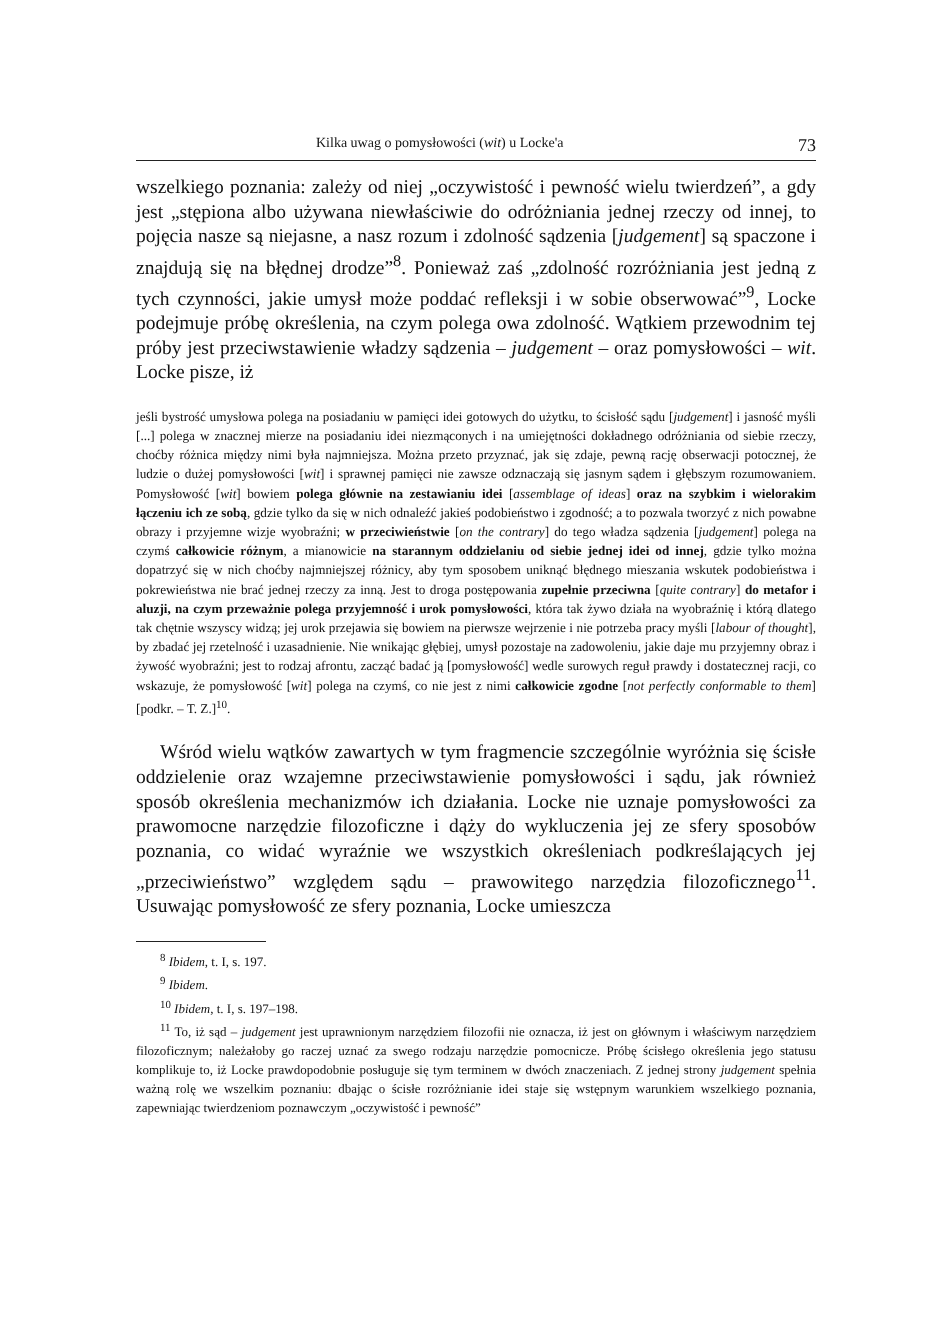Kilka uwag o pomysłowości (wit) u Locke'a 73
wszelkiego poznania: zależy od niej „oczywistość i pewność wielu twierdzeń”, a gdy jest „stępiona albo używana niewłaściwie do odróżniania jednej rzeczy od innej, to pojęcia nasze są niejasne, a nasz rozum i zdolność sądzenia [judgement] są spaczone i znajdują się na błędnej drodze”<sup>8</sup>. Ponieważ zaś „zdolność rozróżniania jest jedną z tych czynności, jakie umysł może poddać refleksji i w sobie obserwować”<sup>9</sup>, Locke podejmuje próbę określenia, na czym polega owa zdolność. Wątkiem przewodnim tej próby jest przeciwstawienie władzy sądzenia – judgement – oraz pomysłowości – wit. Locke pisze, iż
jeśli bystrość umysłowa polega na posiadaniu w pamięci idei gotowych do użytku, to ścisłość sądu [judgement] i jasność myśli [...] polega w znacznej mierze na posiadaniu idei niezmąconych i na umiejętności dokładnego odróżniania od siebie rzeczy, choćby różnica między nimi była najmniejsza. Można przeto przyznać, jak się zdaje, pewną rację obserwacji potocznej, że ludzie o dużej pomysłowości [wit] i sprawnej pamięci nie zawsze odznaczają się jasnym sądem i głębszym rozumowaniem. Pomysłowość [wit] bowiem polega głównie na zestawianiu idei [assemblage of ideas] oraz na szybkim i wielorakim łączeniu ich ze sobą, gdzie tylko da się w nich odnaleźć jakieś podobieństwo i zgodność; a to pozwala tworzyć z nich powabne obrazy i przyjemne wizje wyobraźni; w przeciwieństwie [on the contrary] do tego władza sądzenia [judgement] polega na czymś całkowicie różnym, a mianowicie na starannym oddzielaniu od siebie jednej idei od innej, gdzie tylko można dopatrzyć się w nich choćby najmniejszej różnicy, aby tym sposobem uniknąć błędnego mieszania wskutek podobieństwa i pokrewieństwa nie brać jednej rzeczy za inną. Jest to droga postępowania zupełnie przeciwna [quite contrary] do metafor i aluzji, na czym przeważnie polega przyjemność i urok pomysłowości, która tak żywo działa na wyobraźnię i którą dlatego tak chętnie wszyscy widzą; jej urok przejawia się bowiem na pierwsze wejrzenie i nie potrzeba pracy myśli [labour of thought], by zbadać jej rzetelność i uzasadnienie. Nie wnikając głębiej, umysł pozostaje na zadowoleniu, jakie daje mu przyjemny obraz i żywość wyobraźni; jest to rodzaj afrontu, zacząć badać ją [pomysłowość] wedle surowych reguł prawdy i dostatecznej racji, co wskazuje, że pomysłowość [wit] polega na czymś, co nie jest z nimi całkowicie zgodne [not perfectly conformable to them] [podkr. – T. Z.]<sup>10</sup>.
Wśród wielu wątków zawartych w tym fragmencie szczególnie wyróżnia się ścisłe oddzielenie oraz wzajemne przeciwstawienie pomysłowości i sądu, jak również sposób określenia mechanizmów ich działania. Locke nie uznaje pomysłowości za prawomocne narzędzie filozoficzne i dąży do wykluczenia jej ze sfery sposobów poznania, co widać wyraźnie we wszystkich określeniach podkreślających jej „przeciwieństwo” względem sądu – prawowitego narzędzia filozoficznego<sup>11</sup>. Usuwając pomysłowość ze sfery poznania, Locke umieszcza
<sup>8</sup> Ibidem, t. I, s. 197.
<sup>9</sup> Ibidem.
<sup>10</sup> Ibidem, t. I, s. 197–198.
<sup>11</sup> To, iż sąd – judgement jest uprawnionym narzędziem filozofii nie oznacza, iż jest on głównym i właściwym narzędziem filozoficznym; należałoby go raczej uznać za swego rodzaju narzędzie pomocnicze. Próbę ścisłego określenia jego statusu komplikuje to, iż Locke prawdopodobnie posługuje się tym terminem w dwóch znaczeniach. Z jednej strony judgement spełnia ważną rolę we wszelkim poznaniu: dbając o ścisłe rozróżnianie idei staje się wstępnym warunkiem wszelkiego poznania, zapewniając twierdzeniom poznawczym „oczywistość i pewność”